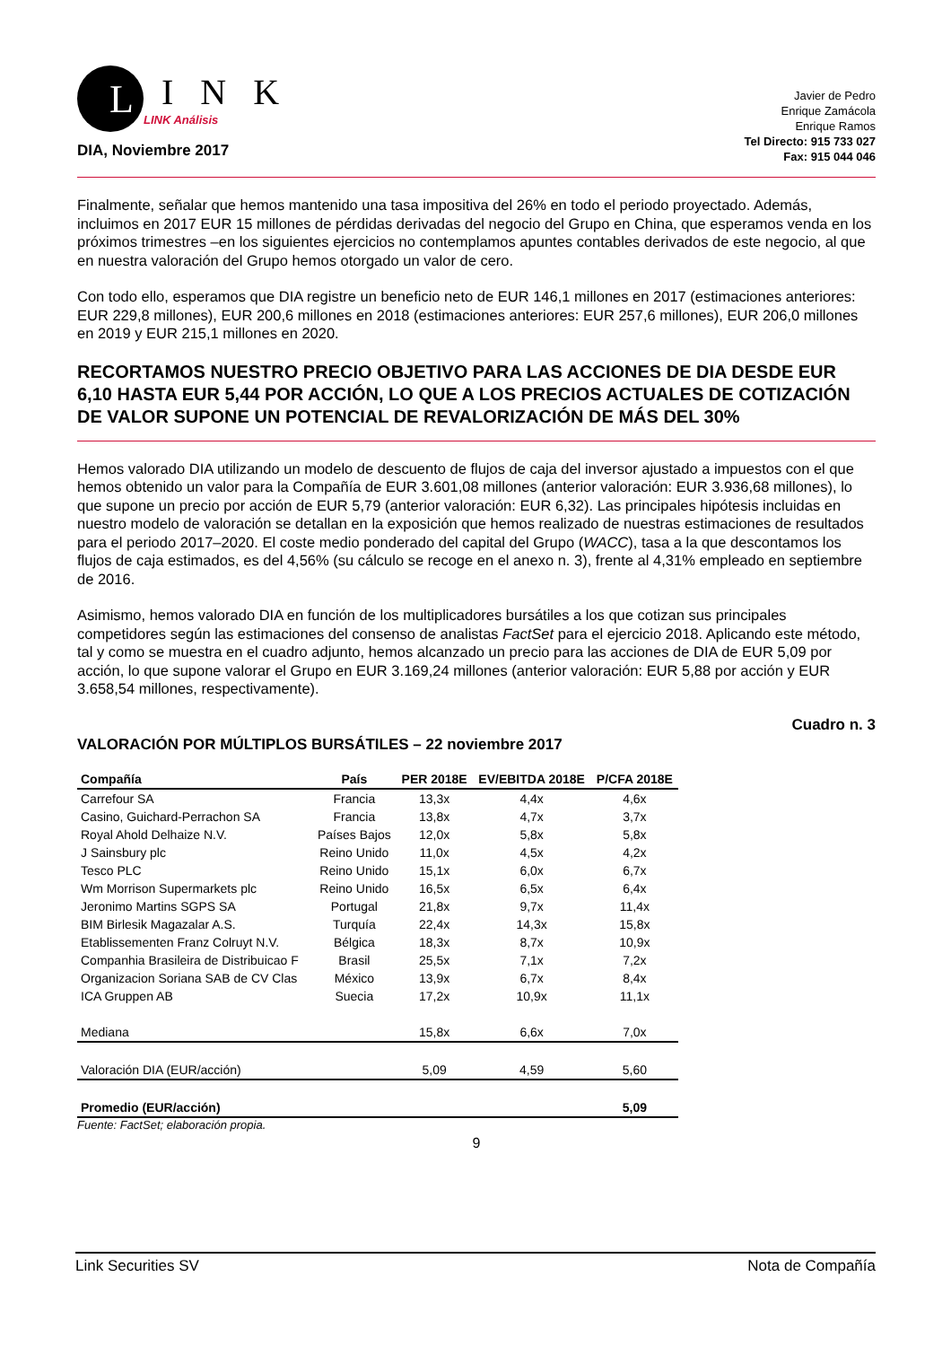L
I N K
LINK Análisis
DIA, Noviembre 2017
Javier de Pedro
Enrique Zamácola
Enrique Ramos
Tel Directo: 915 733 027
Fax: 915 044 046
Finalmente, señalar que hemos mantenido una tasa impositiva del 26% en todo el periodo proyectado. Además, incluimos en 2017 EUR 15 millones de pérdidas derivadas del negocio del Grupo en China, que esperamos venda en los próximos trimestres –en los siguientes ejercicios no contemplamos apuntes contables derivados de este negocio, al que en nuestra valoración del Grupo hemos otorgado un valor de cero.
Con todo ello, esperamos que DIA registre un beneficio neto de EUR 146,1 millones en 2017 (estimaciones anteriores: EUR 229,8 millones), EUR 200,6 millones en 2018 (estimaciones anteriores: EUR 257,6 millones), EUR 206,0 millones en 2019 y EUR 215,1 millones en 2020.
RECORTAMOS NUESTRO PRECIO OBJETIVO PARA LAS ACCIONES DE DIA DESDE EUR 6,10 HASTA EUR 5,44 POR ACCIÓN, LO QUE A LOS PRECIOS ACTUALES DE COTIZACIÓN DE VALOR SUPONE UN POTENCIAL DE REVALORIZACIÓN DE MÁS DEL 30%
Hemos valorado DIA utilizando un modelo de descuento de flujos de caja del inversor ajustado a impuestos con el que hemos obtenido un valor para la Compañía de EUR 3.601,08 millones (anterior valoración: EUR 3.936,68 millones), lo que supone un precio por acción de EUR 5,79 (anterior valoración: EUR 6,32). Las principales hipótesis incluidas en nuestro modelo de valoración se detallan en la exposición que hemos realizado de nuestras estimaciones de resultados para el periodo 2017–2020. El coste medio ponderado del capital del Grupo (WACC), tasa a la que descontamos los flujos de caja estimados, es del 4,56% (su cálculo se recoge en el anexo n. 3), frente al 4,31% empleado en septiembre de 2016.
Asimismo, hemos valorado DIA en función de los multiplicadores bursátiles a los que cotizan sus principales competidores según las estimaciones del consenso de analistas FactSet para el ejercicio 2018. Aplicando este método, tal y como se muestra en el cuadro adjunto, hemos alcanzado un precio para las acciones de DIA de EUR 5,09 por acción, lo que supone valorar el Grupo en EUR 3.169,24 millones (anterior valoración: EUR 5,88 por acción y EUR 3.658,54 millones, respectivamente).
Cuadro n. 3
VALORACIÓN POR MÚLTIPLOS BURSÁTILES – 22 noviembre 2017
| Compañía | País | PER 2018E | EV/EBITDA 2018E | P/CFA 2018E |
| --- | --- | --- | --- | --- |
| Carrefour SA | Francia | 13,3x | 4,4x | 4,6x |
| Casino, Guichard-Perrachon SA | Francia | 13,8x | 4,7x | 3,7x |
| Royal Ahold Delhaize N.V. | Países Bajos | 12,0x | 5,8x | 5,8x |
| J Sainsbury plc | Reino Unido | 11,0x | 4,5x | 4,2x |
| Tesco PLC | Reino Unido | 15,1x | 6,0x | 6,7x |
| Wm Morrison Supermarkets plc | Reino Unido | 16,5x | 6,5x | 6,4x |
| Jeronimo Martins SGPS SA | Portugal | 21,8x | 9,7x | 11,4x |
| BIM Birlesik Magazalar A.S. | Turquía | 22,4x | 14,3x | 15,8x |
| Etablissementen Franz Colruyt N.V. | Bélgica | 18,3x | 8,7x | 10,9x |
| Companhia Brasileira de Distribuicao F | Brasil | 25,5x | 7,1x | 7,2x |
| Organizacion Soriana SAB de CV Clas | México | 13,9x | 6,7x | 8,4x |
| ICA Gruppen AB | Suecia | 17,2x | 10,9x | 11,1x |
| Mediana | | 15,8x | 6,6x | 7,0x |
| Valoración DIA (EUR/acción) | | 5,09 | 4,59 | 5,60 |
| Promedio (EUR/acción) | | | | 5,09 |
Fuente: FactSet; elaboración propia.
9
Link Securities SV Nota de Compañía